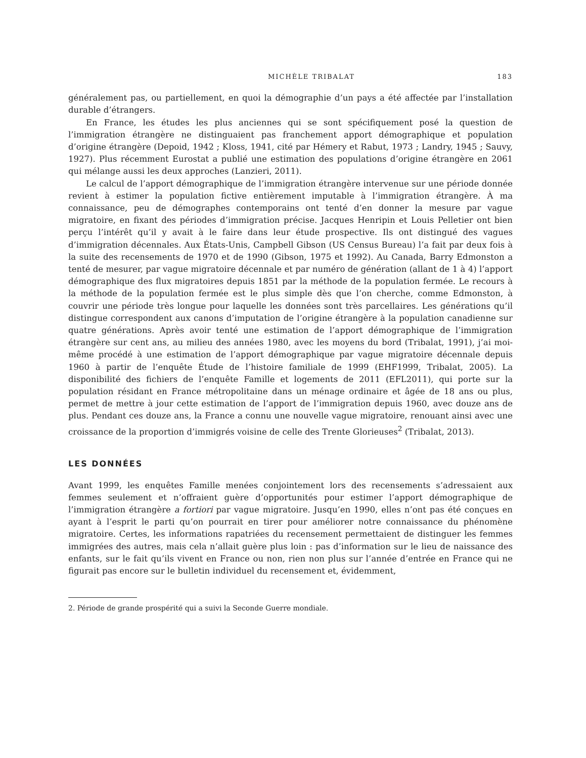MICHÈLE TRIBALAT 183
généralement pas, ou partiellement, en quoi la démographie d’un pays a été affectée par l’installation durable d’étrangers.
En France, les études les plus anciennes qui se sont spécifiquement posé la question de l’immigration étrangère ne distinguaient pas franchement apport démographique et population d’origine étrangère (Depoid, 1942 ; Kloss, 1941, cité par Hémery et Rabut, 1973 ; Landry, 1945 ; Sauvy, 1927). Plus récemment Eurostat a publié une estimation des populations d’origine étrangère en 2061 qui mélange aussi les deux approches (Lanzieri, 2011).
Le calcul de l’apport démographique de l’immigration étrangère intervenue sur une période donnée revient à estimer la population fictive entièrement imputable à l’immigration étrangère. À ma connaissance, peu de démographes contemporains ont tenté d’en donner la mesure par vague migratoire, en fixant des périodes d’immigration précise. Jacques Henripin et Louis Pelletier ont bien perçu l’intérêt qu’il y avait à le faire dans leur étude prospective. Ils ont distingué des vagues d’immigration décennales. Aux États-Unis, Campbell Gibson (US Census Bureau) l’a fait par deux fois à la suite des recensements de 1970 et de 1990 (Gibson, 1975 et 1992). Au Canada, Barry Edmonston a tenté de mesurer, par vague migratoire décennale et par numéro de génération (allant de 1 à 4) l’apport démographique des flux migratoires depuis 1851 par la méthode de la population fermée. Le recours à la méthode de la population fermée est le plus simple dès que l’on cherche, comme Edmonston, à couvrir une période très longue pour laquelle les données sont très parcellaires. Les générations qu’il distingue correspondent aux canons d’imputation de l’origine étrangère à la population canadienne sur quatre générations. Après avoir tenté une estimation de l’apport démographique de l’immigration étrangère sur cent ans, au milieu des années 1980, avec les moyens du bord (Tribalat, 1991), j’ai moi-même procédé à une estimation de l’apport démographique par vague migratoire décennale depuis 1960 à partir de l’enquête Étude de l’histoire familiale de 1999 (EHF1999, Tribalat, 2005). La disponibilité des fichiers de l’enquête Famille et logements de 2011 (EFL2011), qui porte sur la population résidant en France métropolitaine dans un ménage ordinaire et âgée de 18 ans ou plus, permet de mettre à jour cette estimation de l’apport de l’immigration depuis 1960, avec douze ans de plus. Pendant ces douze ans, la France a connu une nouvelle vague migratoire, renouant ainsi avec une croissance de la proportion d’immigrés voisine de celle des Trente Glorieuses<sup>2</sup> (Tribalat, 2013).
LES DONNÉES
Avant 1999, les enquêtes Famille menées conjointement lors des recensements s’adressaient aux femmes seulement et n’offraient guère d’opportunités pour estimer l’apport démographique de l’immigration étrangère a fortiori par vague migratoire. Jusqu’en 1990, elles n’ont pas été conçues en ayant à l’esprit le parti qu’on pourrait en tirer pour améliorer notre connaissance du phénomène migratoire. Certes, les informations rapatriées du recensement permettaient de distinguer les femmes immigrées des autres, mais cela n’allait guère plus loin : pas d’information sur le lieu de naissance des enfants, sur le fait qu’ils vivent en France ou non, rien non plus sur l’année d’entrée en France qui ne figurait pas encore sur le bulletin individuel du recensement et, évidemment,
2. Période de grande prospérité qui a suivi la Seconde Guerre mondiale.